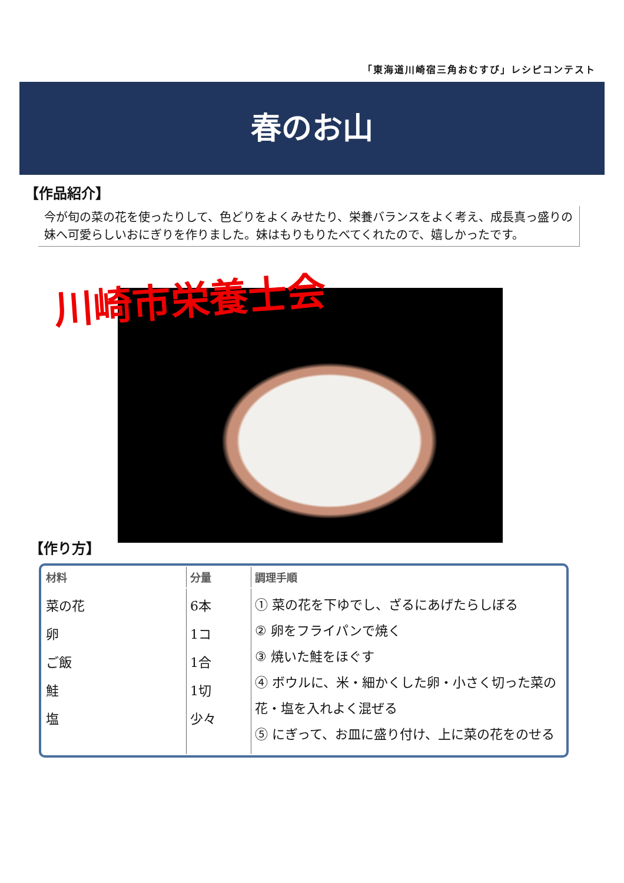「東海道川崎宿三角おむすび」レシピコンテスト
春のお山
【作品紹介】
今が旬の菜の花を使ったりして、色どりをよくみせたり、栄養バランスをよく考え、成長真っ盛りの妹へ可愛らしいおにぎりを作りました。妹はもりもりたべてくれたので、嬉しかったです。
川崎市栄養士会
【作り方】
| 材料 | 分量 | 調理手順 |
| --- | --- | --- |
| 菜の花 卵 ご飯 鮭 塩 | 6本 1コ 1合 1切 少々 | ① 菜の花を下ゆでし、ざるにあげたらしぼる ② 卵をフライパンで焼く ③ 焼いた鮭をほぐす ④ ボウルに、米・細かくした卵・小さく切った菜の花・塩を入れよく混ぜる ⑤ にぎって、お皿に盛り付け、上に菜の花をのせる |